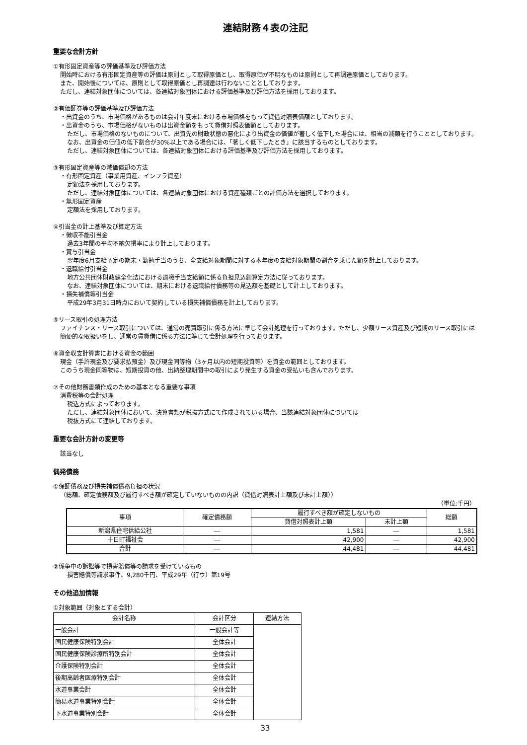連結財務４表の注記
重要な会計方針
①有形固定資産等の評価基準及び評価方法
開始時における有形固定資産等の評価は原則として取得原価とし、取得原価が不明なものは原則として再調達原価としております。
また、開始後については、原則として取得原価とし再調達は行わないこととしております。
ただし、連結対象団体については、各連結対象団体における評価基準及び評価方法を採用しております。
②有価証券等の評価基準及び評価方法
・出資金のうち、市場価格があるものは会計年度末における市場価格をもって貸借対照表価額としております。
・出資金のうち、市場価格がないものは出資金額をもって貸借対照表価額としております。
ただし、市場価格のないものについて、出資先の財政状態の悪化により出資金の価値が著しく低下した場合には、相当の減額を行うこととしております。
なお、出資金の価値の低下割合が30%以上である場合には、「著しく低下したとき」に該当するものとしております。
ただし、連結対象団体については、各連結対象団体における評価基準及び評価方法を採用しております。
③有形固定資産等の減価償却の方法
・有形固定資産（事業用資産、インフラ資産）
定額法を採用しております。
ただし、連結対象団体については、各連結対象団体における資産種類ごとの評価方法を選択しております。
・無形固定資産
定額法を採用しております。
④引当金の計上基準及び算定方法
・徴収不能引当金
過去3年間の平均不納欠損率により計上しております。
・賞与引当金
翌年度6月支給予定の期末・勤勉手当のうち、全支給対象期間に対する本年度の支給対象期間の割合を乗じた額を計上しております。
・退職給付引当金
地方公共団体財政健全化法における退職手当支給額に係る負担見込額算定方法に従っております。
なお、連結対象団体については、期末における退職給付債務等の見込額を基礎として計上しております。
・損失補償等引当金
平成29年3月31日時点において契約している損失補償債務を計上しております。
⑤リース取引の処理方法
ファイナンス・リース取引については、通常の売買取引に係る方法に準じて会計処理を行っております。ただし、少額リース資産及び短期のリース取引には簡便的な取扱いをし、通常の賃貸借に係る方法に準じて会計処理を行っております。
⑥資金収支計算書における資金の範囲
現金（手許現金及び要求払預金）及び現金同等物（3ヶ月以内の短期投資等）を資金の範囲としております。
このうち現金同等物は、短期投資の他、出納整理期間中の取引により発生する資金の受払いも含んでおります。
⑦その他財務書類作成のための基本となる重要な事項
消費税等の会計処理
税込方式によっております。
ただし、連結対象団体において、決算書類が税抜方式にて作成されている場合、当該連結対象団体については
税抜方式にて連結しております。
重要な会計方針の変更等
該当なし
偶発債務
①保証債務及び損失補償債務負担の状況
（総額、確定債務額及び履行すべき額が確定していないものの内訳（貸借対照表計上額及び未計上額））
（単位:千円）
| 事項 | 確定債務額 | 履行すべき額が確定しないもの | | 総額 |
| --- | --- | --- | --- | --- |
| | | 貸借対照表計上額 | 未計上額 | |
| 新潟県住宅供給公社 | ― | 1,581 | ― | 1,581 |
| 十日町福祉会 | ― | 42,900 | ― | 42,900 |
| 合計 | ― | 44,481 | ― | 44,481 |
②係争中の訴訟等で損害賠償等の請求を受けているもの
損害賠償等請求事件、9,280千円、平成29年（行ウ）第19号
その他追加情報
①対象範囲（対象とする会計）
| 会計名称 | 会計区分 | 連結方法 |
| --- | --- | --- |
| 一般会計 | 一般会計等 | |
| 国民健康保険特別会計 | 全体会計 | |
| 国民健康保険診療所特別会計 | 全体会計 | |
| 介護保険特別会計 | 全体会計 | |
| 後期高齢者医療特別会計 | 全体会計 | |
| 水道事業会計 | 全体会計 | |
| 簡易水道事業特別会計 | 全体会計 | |
| 下水道事業特別会計 | 全体会計 | |
33